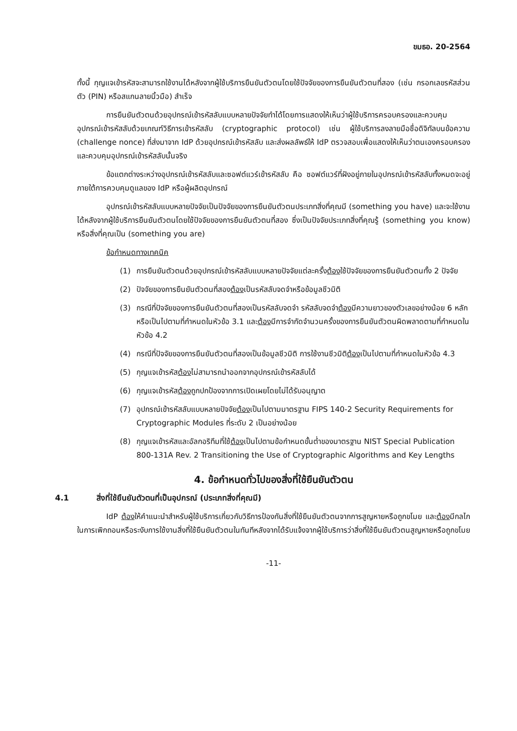ขมธอ. 20-2564
ทั้งนี้ กุญแจเข้ารหัสจะสามารถใช้งานได้หลังจากผู้ใช้บริการยืนยันตัวตนโดยใช้ปัจจัยของการยืนยันตัวตนที่สอง (เช่น กรอกเลขรหัสส่วนตัว (PIN) หรือสแกนลายนิ้วมือ) สำเร็จ
การยืนยันตัวตนด้วยอุปกรณ์เข้ารหัสลับแบบหลายปัจจัยทำได้โดยการแสดงให้เห็นว่าผู้ใช้บริการครอบครองและควบคุมอุปกรณ์เข้ารหัสลับด้วยเกณฑ์วิธีการเข้ารหัสลับ (cryptographic protocol) เช่น ผู้ใช้บริการลงลายมือชื่อดิจิทัลบนข้อความ (challenge nonce) ที่ส่งมาจาก IdP ด้วยอุปกรณ์เข้ารหัสลับ และส่งผลลัพธ์ให้ IdP ตรวจสอบเพื่อแสดงให้เห็นว่าตนเองครอบครองและควบคุมอุปกรณ์เข้ารหัสลับนั้นจริง
ข้อแตกต่างระหว่างอุปกรณ์เข้ารหัสลับและซอฟต์แวร์เข้ารหัสลับ คือ ซอฟต์แวร์ที่ฝังอยู่ภายในอุปกรณ์เข้ารหัสลับทั้งหมดจะอยู่ภายใต้การควบคุมดูแลของ IdP หรือผู้ผลิตอุปกรณ์
อุปกรณ์เข้ารหัสลับแบบหลายปัจจัยเป็นปัจจัยของการยืนยันตัวตนประเภทสิ่งที่คุณมี (something you have) และจะใช้งานได้หลังจากผู้ใช้บริการยืนยันตัวตนโดยใช้ปัจจัยของการยืนยันตัวตนที่สอง ซึ่งเป็นปัจจัยประเภทสิ่งที่คุณรู้ (something you know) หรือสิ่งที่คุณเป็น (something you are)
ข้อกำหนดทางเทคนิค
(1) การยืนยันตัวตนด้วยอุปกรณ์เข้ารหัสลับแบบหลายปัจจัยแต่ละครั้งต้องใช้ปัจจัยของการยืนยันตัวตนทั้ง 2 ปัจจัย
(2) ปัจจัยของการยืนยันตัวตนที่สองต้องเป็นรหัสลับจดจำหรือข้อมูลชีวมิติ
(3) กรณีที่ปัจจัยของการยืนยันตัวตนที่สองเป็นรหัสลับจดจำ รหัสลับจดจำต้องมีความยาวของตัวเลขอย่างน้อย 6 หลัก หรือเป็นไปตามที่กำหนดในหัวข้อ 3.1 และต้องมีการจำกัดจำนวนครั้งของการยืนยันตัวตนผิดพลาดตามที่กำหนดในหัวข้อ 4.2
(4) กรณีที่ปัจจัยของการยืนยันตัวตนที่สองเป็นข้อมูลชีวมิติ การใช้งานชีวมิติต้องเป็นไปตามที่กำหนดในหัวข้อ 4.3
(5) กุญแจเข้ารหัสต้องไม่สามารถนำออกจากอุปกรณ์เข้ารหัสลับได้
(6) กุญแจเข้ารหัสต้องถูกปกป้องจากการเปิดเผยโดยไม่ได้รับอนุญาต
(7) อุปกรณ์เข้ารหัสลับแบบหลายปัจจัยต้องเป็นไปตามมาตรฐาน FIPS 140-2 Security Requirements for Cryptographic Modules ที่ระดับ 2 เป็นอย่างน้อย
(8) กุญแจเข้ารหัสและอัลกอริทึมที่ใช้ต้องเป็นไปตามข้อกำหนดขั้นต่ำของมาตรฐาน NIST Special Publication 800-131A Rev. 2 Transitioning the Use of Cryptographic Algorithms and Key Lengths
4. ข้อกำหนดทั่วไปของสิ่งที่ใช้ยืนยันตัวตน
4.1 สิ่งที่ใช้ยืนยันตัวตนที่เป็นอุปกรณ์ (ประเภทสิ่งที่คุณมี)
IdP ต้องให้คำแนะนำสำหรับผู้ใช้บริการเกี่ยวกับวิธีการป้องกันสิ่งที่ใช้ยืนยันตัวตนจากการสูญหายหรือถูกขโมย และต้องมีกลไกในการเพิกถอนหรือระงับการใช้งานสิ่งที่ใช้ยืนยันตัวตนในทันทีหลังจากได้รับแจ้งจากผู้ใช้บริการว่าสิ่งที่ใช้ยืนยันตัวตนสูญหายหรือถูกขโมย
-11-